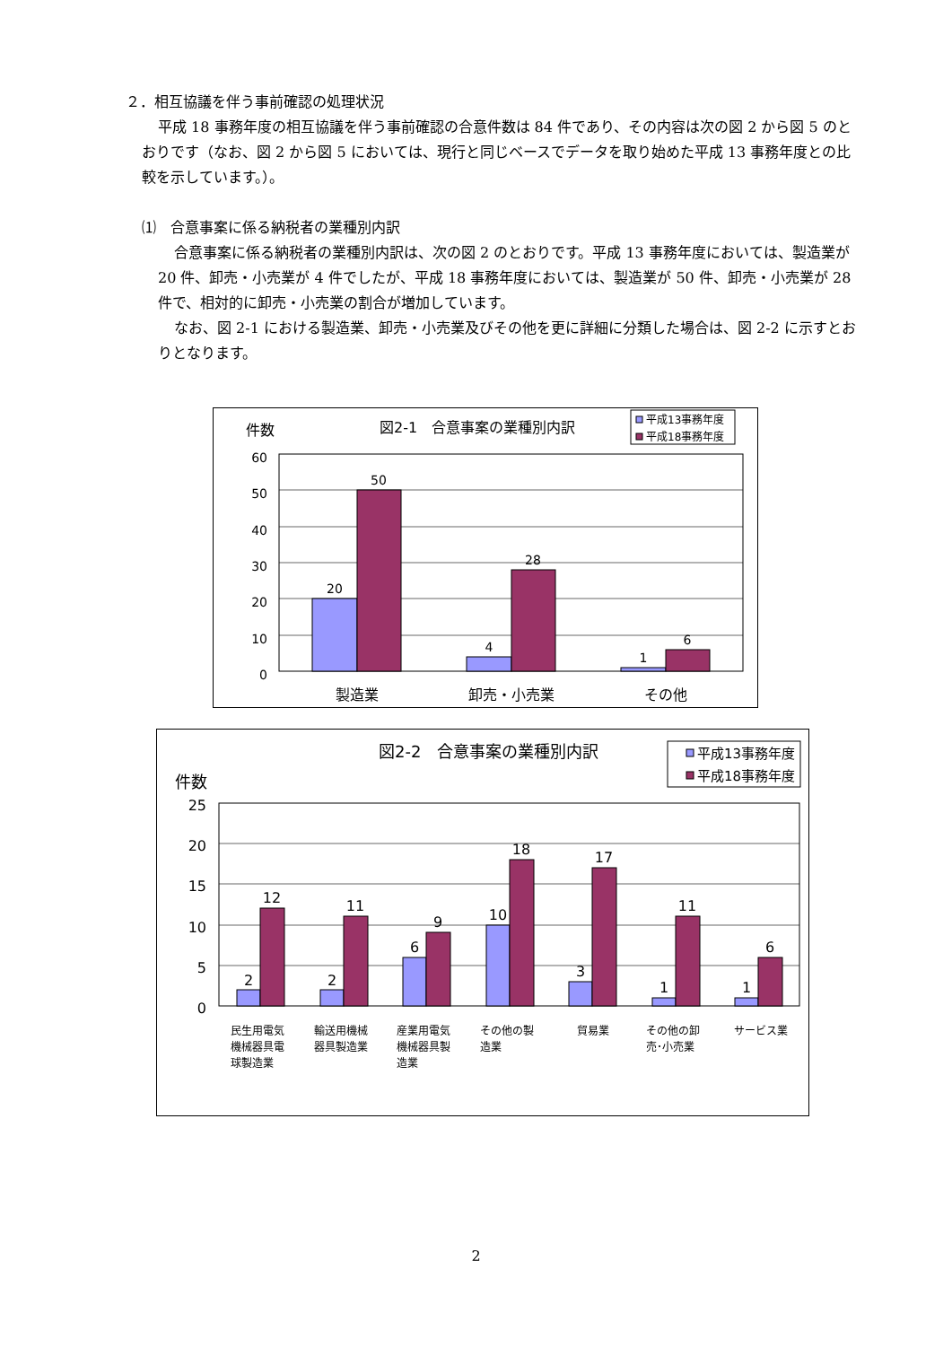２．相互協議を伴う事前確認の処理状況
平成 18 事務年度の相互協議を伴う事前確認の合意件数は 84 件であり、その内容は次の図 2 から図 5 のとおりです（なお、図 2 から図 5 においては、現行と同じベースでデータを取り始めた平成 13 事務年度との比較を示しています。）。
⑴　合意事案に係る納税者の業種別内訳
合意事案に係る納税者の業種別内訳は、次の図 2 のとおりです。平成 13 事務年度においては、製造業が 20 件、卸売・小売業が 4 件でしたが、平成 18 事務年度においては、製造業が 50 件、卸売・小売業が 28 件で、相対的に卸売・小売業の割合が増加しています。
なお、図 2-1 における製造業、卸売・小売業及びその他を更に詳細に分類した場合は、図 2-2 に示すとおりとなります。
件数
図2-1　合意事案の業種別内訳
平成13事務年度
平成18事務年度
60
50
40
30
20
10
0
20
50
4
28
1
6
製造業
卸売・小売業
その他
図2-2　合意事案の業種別内訳
平成13事務年度
平成18事務年度
件数
25
20
15
10
5
0
2
12
2
11
6
9
10
18
3
17
1
11
1
6
民生用電気
機械器具電
球製造業
輸送用機械
器具製造業
産業用電気
機械器具製
造業
その他の製
造業
貿易業
その他の卸
売･小売業
サービス業
2